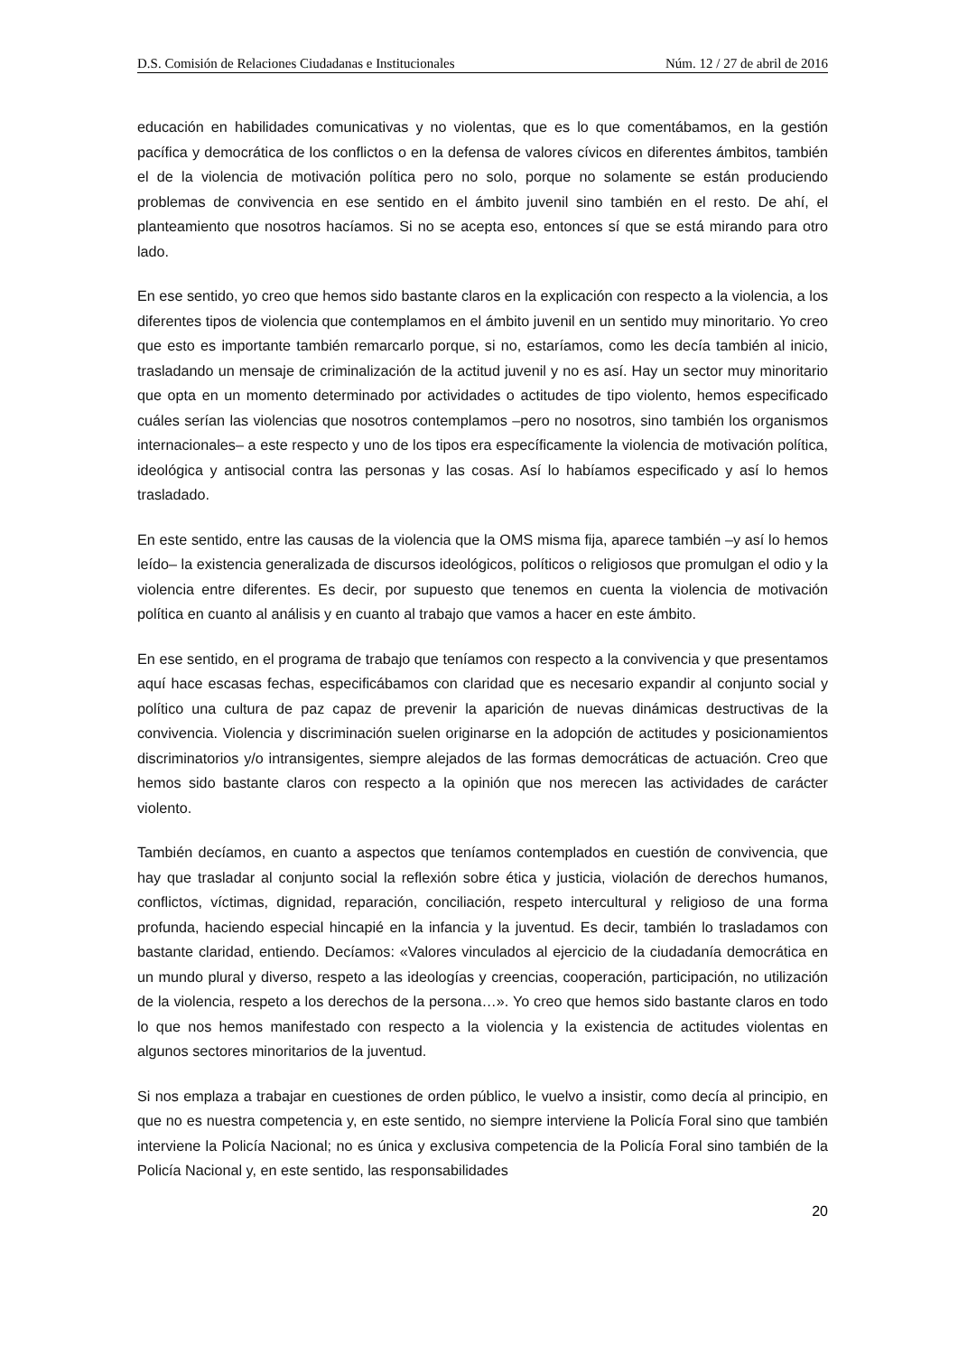D.S. Comisión de Relaciones Ciudadanas e Institucionales Núm. 12 / 27 de abril de 2016
educación en habilidades comunicativas y no violentas, que es lo que comentábamos, en la gestión pacífica y democrática de los conflictos o en la defensa de valores cívicos en diferentes ámbitos, también el de la violencia de motivación política pero no solo, porque no solamente se están produciendo problemas de convivencia en ese sentido en el ámbito juvenil sino también en el resto. De ahí, el planteamiento que nosotros hacíamos. Si no se acepta eso, entonces sí que se está mirando para otro lado.
En ese sentido, yo creo que hemos sido bastante claros en la explicación con respecto a la violencia, a los diferentes tipos de violencia que contemplamos en el ámbito juvenil en un sentido muy minoritario. Yo creo que esto es importante también remarcarlo porque, si no, estaríamos, como les decía también al inicio, trasladando un mensaje de criminalización de la actitud juvenil y no es así. Hay un sector muy minoritario que opta en un momento determinado por actividades o actitudes de tipo violento, hemos especificado cuáles serían las violencias que nosotros contemplamos –pero no nosotros, sino también los organismos internacionales– a este respecto y uno de los tipos era específicamente la violencia de motivación política, ideológica y antisocial contra las personas y las cosas. Así lo habíamos especificado y así lo hemos trasladado.
En este sentido, entre las causas de la violencia que la OMS misma fija, aparece también –y así lo hemos leído– la existencia generalizada de discursos ideológicos, políticos o religiosos que promulgan el odio y la violencia entre diferentes. Es decir, por supuesto que tenemos en cuenta la violencia de motivación política en cuanto al análisis y en cuanto al trabajo que vamos a hacer en este ámbito.
En ese sentido, en el programa de trabajo que teníamos con respecto a la convivencia y que presentamos aquí hace escasas fechas, especificábamos con claridad que es necesario expandir al conjunto social y político una cultura de paz capaz de prevenir la aparición de nuevas dinámicas destructivas de la convivencia. Violencia y discriminación suelen originarse en la adopción de actitudes y posicionamientos discriminatorios y/o intransigentes, siempre alejados de las formas democráticas de actuación. Creo que hemos sido bastante claros con respecto a la opinión que nos merecen las actividades de carácter violento.
También decíamos, en cuanto a aspectos que teníamos contemplados en cuestión de convivencia, que hay que trasladar al conjunto social la reflexión sobre ética y justicia, violación de derechos humanos, conflictos, víctimas, dignidad, reparación, conciliación, respeto intercultural y religioso de una forma profunda, haciendo especial hincapié en la infancia y la juventud. Es decir, también lo trasladamos con bastante claridad, entiendo. Decíamos: «Valores vinculados al ejercicio de la ciudadanía democrática en un mundo plural y diverso, respeto a las ideologías y creencias, cooperación, participación, no utilización de la violencia, respeto a los derechos de la persona…». Yo creo que hemos sido bastante claros en todo lo que nos hemos manifestado con respecto a la violencia y la existencia de actitudes violentas en algunos sectores minoritarios de la juventud.
Si nos emplaza a trabajar en cuestiones de orden público, le vuelvo a insistir, como decía al principio, en que no es nuestra competencia y, en este sentido, no siempre interviene la Policía Foral sino que también interviene la Policía Nacional; no es única y exclusiva competencia de la Policía Foral sino también de la Policía Nacional y, en este sentido, las responsabilidades
20